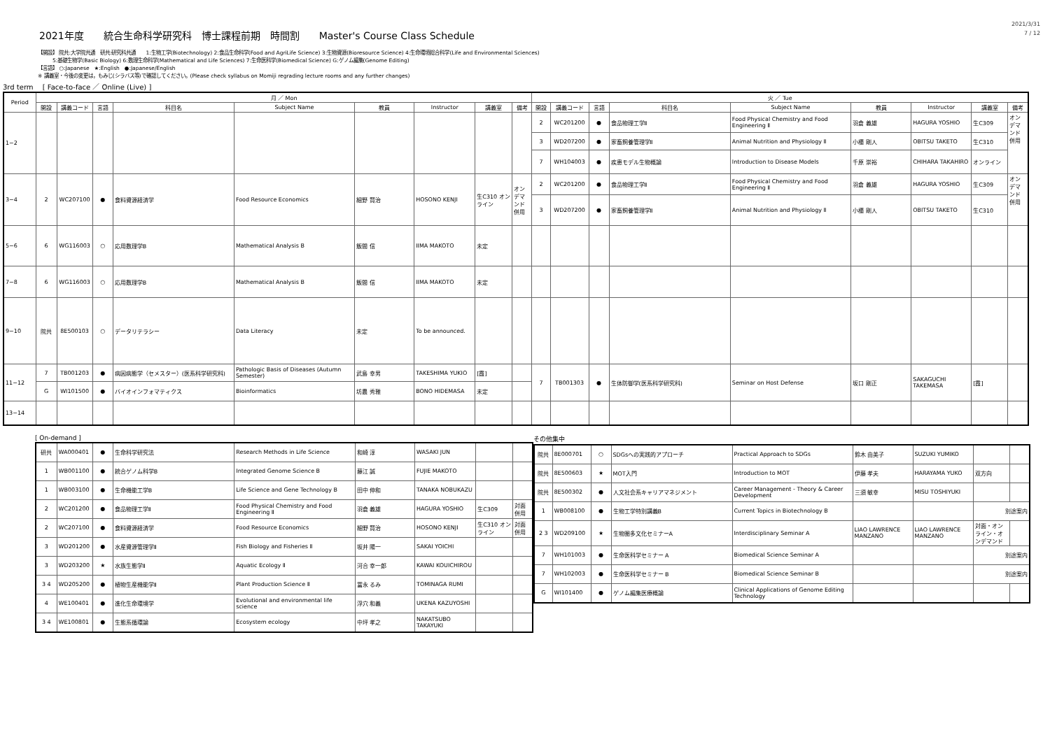2021/3/31
7 / 12
2021年度　　統合生命科学研究科　博士課程前期　時間割　　Master's Course Class Schedule
【開設】 院共:大学院共通　研共:研究科共通　　1:生物工学(Biotechnology) 2:食品生命科学(Food and AgriLife Science) 3:生物資源(Bioresource Science) 4:生命環境総合科学(Life and Environmental Sciences)
　　　5:基礎生物学(Basic Biology) 6:数理生命科学(Mathematical and Life Sciences) 7:生命医科学(Biomedical Science) G:ゲノム編集(Genome Editing)
【言語】 ○:Japanese　★:English　●:Japanese/English
※ 講義室・今後の変更は，もみじ(シラバス等)で確認してください。(Please check syllabus on Momiji regrading lecture rooms and any further changes)
3rd term　 [ Face-to-face ／ Online (Live) ]
| Period | 月 ／ Mon | | | | | | | | | 火 ／ Tue | | | | | | | | |
| --- | --- | --- | --- | --- | --- | --- | --- | --- | --- | --- | --- | --- | --- | --- | --- | --- | --- | --- |
| | 開設 | 講義コード | 言語 | 科目名 | Subject Name | 教員 | Instructor | 講義室 | 備考 | 開設 | 講義コード | 言語 | 科目名 | Subject Name | 教員 | Instructor | 講義室 | 備考 |
| 1−2 | | | | | | | | | | 2 | WC201200 | ● | 食品物理工学Ⅱ | Food Physical Chemistry and Food Engineering Ⅱ | 羽倉 義雄 | HAGURA YOSHIO | 生C309 | オンデマンド併用 |
| | | | | | | | | | | 3 | WD207200 | ● | 家畜飼養管理学Ⅱ | Animal Nutrition and Physiology Ⅱ | 小櫃 剛人 | OBITSU TAKETO | 生C310 | |
| | | | | | | | | | | 7 | WH104003 | ● | 疾患モデル生物概論 | Introduction to Disease Models | 千原 崇裕 | CHIHARA TAKAHIRO | オンライン | |
| 3−4 | 2 | WC207100 | ● | 食料資源経済学 | Food Resource Economics | 細野 賢治 | HOSONO KENJI | 生C310 オンライン | オンデマンド併用 | 2 | WC201200 | ● | 食品物理工学Ⅱ | Food Physical Chemistry and Food Engineering Ⅱ | 羽倉 義雄 | HAGURA YOSHIO | 生C309 | オンデマンド併用 |
| | | | | | | | | | | 3 | WD207200 | ● | 家畜飼養管理学Ⅱ | Animal Nutrition and Physiology Ⅱ | 小櫃 剛人 | OBITSU TAKETO | 生C310 | |
| 5−6 | 6 | WG116003 | ○ | 応用数理学B | Mathematical Analysis B | 飯間 信 | IIMA MAKOTO | 未定 | | | | | | | | | | |
| 7−8 | 6 | WG116003 | ○ | 応用数理学B | Mathematical Analysis B | 飯間 信 | IIMA MAKOTO | 未定 | | | | | | | | | | |
| 9−10 | 院共 | 8E500103 | ○ | データリテラシー | Data Literacy | 未定 | To be announced. | | | | | | | | | | | |
| 11−12 | 7 | TB001203 | ● | 病因病態学（セメスター）(医系科学研究科) | Pathologic Basis of Diseases (Autumn Semester) | 武島 幸男 | TAKESHIMA YUKIO | [霞] | | 7 | TB001303 | ● | 生体防御学(医系科学研究科) | Seminar on Host Defense | 坂口 剛正 | SAKAGUCHI TAKEMASA | [霞] | |
| | G | WI101500 | ● | バイオインフォマティクス | Bioinformatics | 坊農 秀雅 | BONO HIDEMASA | 未定 | | | | | | | | | | |
| 13−14 | | | | | | | | | | | | | | | | | | |
[ On-demand ]
| 研共 | WA000401 | ● | 生命科学研究法 | Research Methods in Life Science | 和崎 淳 | WASAKI JUN | | |
| 1 | WB001100 | ● | 統合ゲノム科学B | Integrated Genome Science B | 藤江 誠 | FUJIE MAKOTO | | |
| 1 | WB003100 | ● | 生命機能工学B | Life Science and Gene Technology B | 田中 伸和 | TANAKA NOBUKAZU | | |
| 2 | WC201200 | ● | 食品物理工学Ⅱ | Food Physical Chemistry and Food Engineering Ⅱ | 羽倉 義雄 | HAGURA YOSHIO | 生C309 | 対面併用 |
| 2 | WC207100 | ● | 食料資源経済学 | Food Resource Economics | 細野 賢治 | HOSONO KENJI | 生C310 オンライン | 対面併用 |
| 3 | WD201200 | ● | 水産資源管理学Ⅱ | Fish Biology and Fisheries Ⅱ | 坂井 陽一 | SAKAI YOICHI | | |
| 3 | WD203200 | ★ | 水族生態学Ⅱ | Aquatic Ecology Ⅱ | 河合 幸一郎 | KAWAI KOUICHIROU | | |
| 3 4 | WD205200 | ● | 植物生産機能学Ⅱ | Plant Production Science Ⅱ | 冨永 るみ | TOMINAGA RUMI | | |
| 4 | WE100401 | ● | 進化生命環境学 | Evolutional and environmental life science | 浮穴 和義 | UKENA KAZUYOSHI | | |
| 3 4 | WE100801 | ● | 生態系循環論 | Ecosystem ecology | 中坪 孝之 | NAKATSUBO TAKAYUKI | | |
その他集中
| 院共 | 8E000701 | ○ | SDGsへの実践的アプローチ | Practical Approach to SDGs | 鈴木 由美子 | SUZUKI YUMIKO | | |
| 院共 | 8E500603 | ★ | MOT入門 | Introduction to MOT | 伊藤 孝夫 | HARAYAMA YUKO | 双方向 | |
| 院共 | 8E500302 | ● | 人文社会系キャリアマネジメント | Career Management - Theory & Career Development | 三須 敏幸 | MISU TOSHIYUKI | | |
| 1 | WB008100 | ● | 生物工学特別講義B | Current Topics in Biotechnology B | | | 別途案内 | |
| 2 3 | WD209100 | ★ | 生物圏多文化セミナーA | Interdisciplinary Seminar A | LIAO LAWRENCE MANZANO | LIAO LAWRENCE MANZANO | 対面・オンライン・オンデマンド | |
| 7 | WH101003 | ● | 生命医科学セミナー A | Biomedical Science Seminar A | | | 別途案内 | |
| 7 | WH102003 | ● | 生命医科学セミナー B | Biomedical Science Seminar B | | | 別途案内 | |
| G | WI101400 | ● | ゲノム編集医療概論 | Clinical Applications of Genome Editing Technology | | | | |